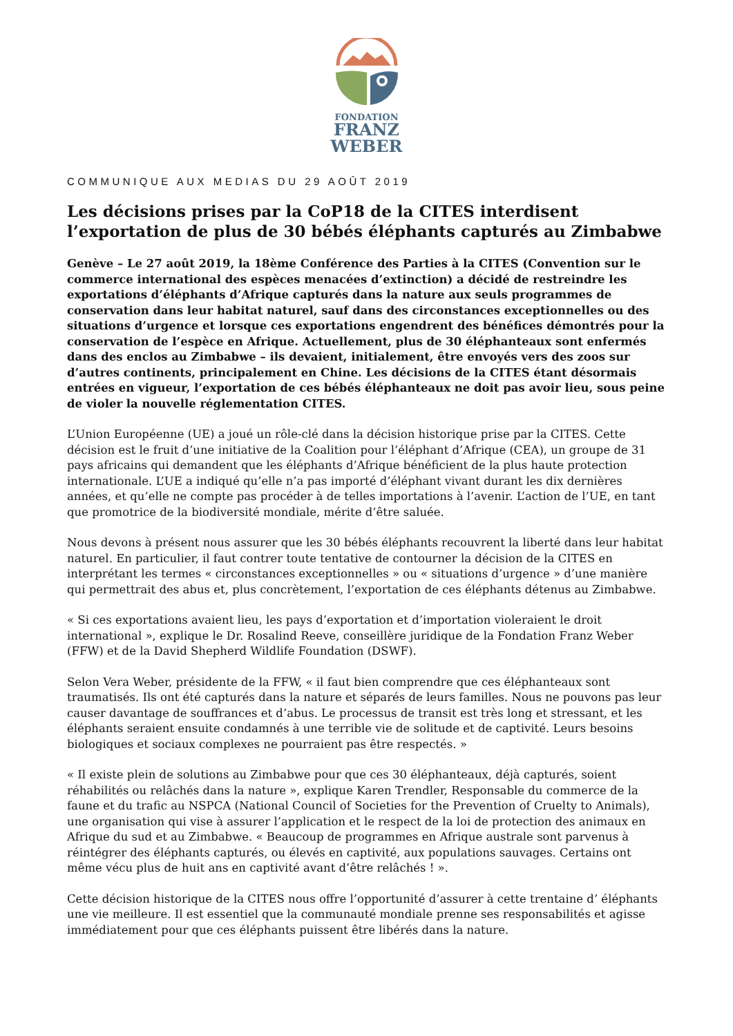FONDATION
FRANZ
WEBER
COMMUNIQUE AUX MEDIAS DU 29 AOÛT 2019
Les décisions prises par la CoP18 de la CITES interdisent l’exportation de plus de 30 bébés éléphants capturés au Zimbabwe
Genève – Le 27 août 2019, la 18ème Conférence des Parties à la CITES (Convention sur le commerce international des espèces menacées d’extinction) a décidé de restreindre les exportations d’éléphants d’Afrique capturés dans la nature aux seuls programmes de conservation dans leur habitat naturel, sauf dans des circonstances exceptionnelles ou des situations d’urgence et lorsque ces exportations engendrent des bénéfices démontrés pour la conservation de l’espèce en Afrique. Actuellement, plus de 30 éléphanteaux sont enfermés dans des enclos au Zimbabwe – ils devaient, initialement, être envoyés vers des zoos sur d’autres continents, principalement en Chine. Les décisions de la CITES étant désormais entrées en vigueur, l’exportation de ces bébés éléphanteaux ne doit pas avoir lieu, sous peine de violer la nouvelle réglementation CITES.
L’Union Européenne (UE) a joué un rôle-clé dans la décision historique prise par la CITES. Cette décision est le fruit d’une initiative de la Coalition pour l’éléphant d’Afrique (CEA), un groupe de 31 pays africains qui demandent que les éléphants d’Afrique bénéficient de la plus haute protection internationale. L’UE a indiqué qu’elle n’a pas importé d’éléphant vivant durant les dix dernières années, et qu’elle ne compte pas procéder à de telles importations à l’avenir. L’action de l’UE, en tant que promotrice de la biodiversité mondiale, mérite d’être saluée.
Nous devons à présent nous assurer que les 30 bébés éléphants recouvrent la liberté dans leur habitat naturel. En particulier, il faut contrer toute tentative de contourner la décision de la CITES en interprétant les termes « circonstances exceptionnelles » ou « situations d’urgence » d’une manière qui permettrait des abus et, plus concrètement, l’exportation de ces éléphants détenus au Zimbabwe.
« Si ces exportations avaient lieu, les pays d’exportation et d’importation violeraient le droit international », explique le Dr. Rosalind Reeve, conseillère juridique de la Fondation Franz Weber (FFW) et de la David Shepherd Wildlife Foundation (DSWF).
Selon Vera Weber, présidente de la FFW, « il faut bien comprendre que ces éléphanteaux sont traumatisés. Ils ont été capturés dans la nature et séparés de leurs familles. Nous ne pouvons pas leur causer davantage de souffrances et d’abus. Le processus de transit est très long et stressant, et les éléphants seraient ensuite condamnés à une terrible vie de solitude et de captivité. Leurs besoins biologiques et sociaux complexes ne pourraient pas être respectés. »
« Il existe plein de solutions au Zimbabwe pour que ces 30 éléphanteaux, déjà capturés, soient réhabilités ou relâchés dans la nature », explique Karen Trendler, Responsable du commerce de la faune et du trafic au NSPCA (National Council of Societies for the Prevention of Cruelty to Animals), une organisation qui vise à assurer l’application et le respect de la loi de protection des animaux en Afrique du sud et au Zimbabwe. « Beaucoup de programmes en Afrique australe sont parvenus à réintégrer des éléphants capturés, ou élevés en captivité, aux populations sauvages. Certains ont même vécu plus de huit ans en captivité avant d’être relâchés ! ».
Cette décision historique de la CITES nous offre l’opportunité d’assurer à cette trentaine d’ éléphants une vie meilleure. Il est essentiel que la communauté mondiale prenne ses responsabilités et agisse immédiatement pour que ces éléphants puissent être libérés dans la nature.